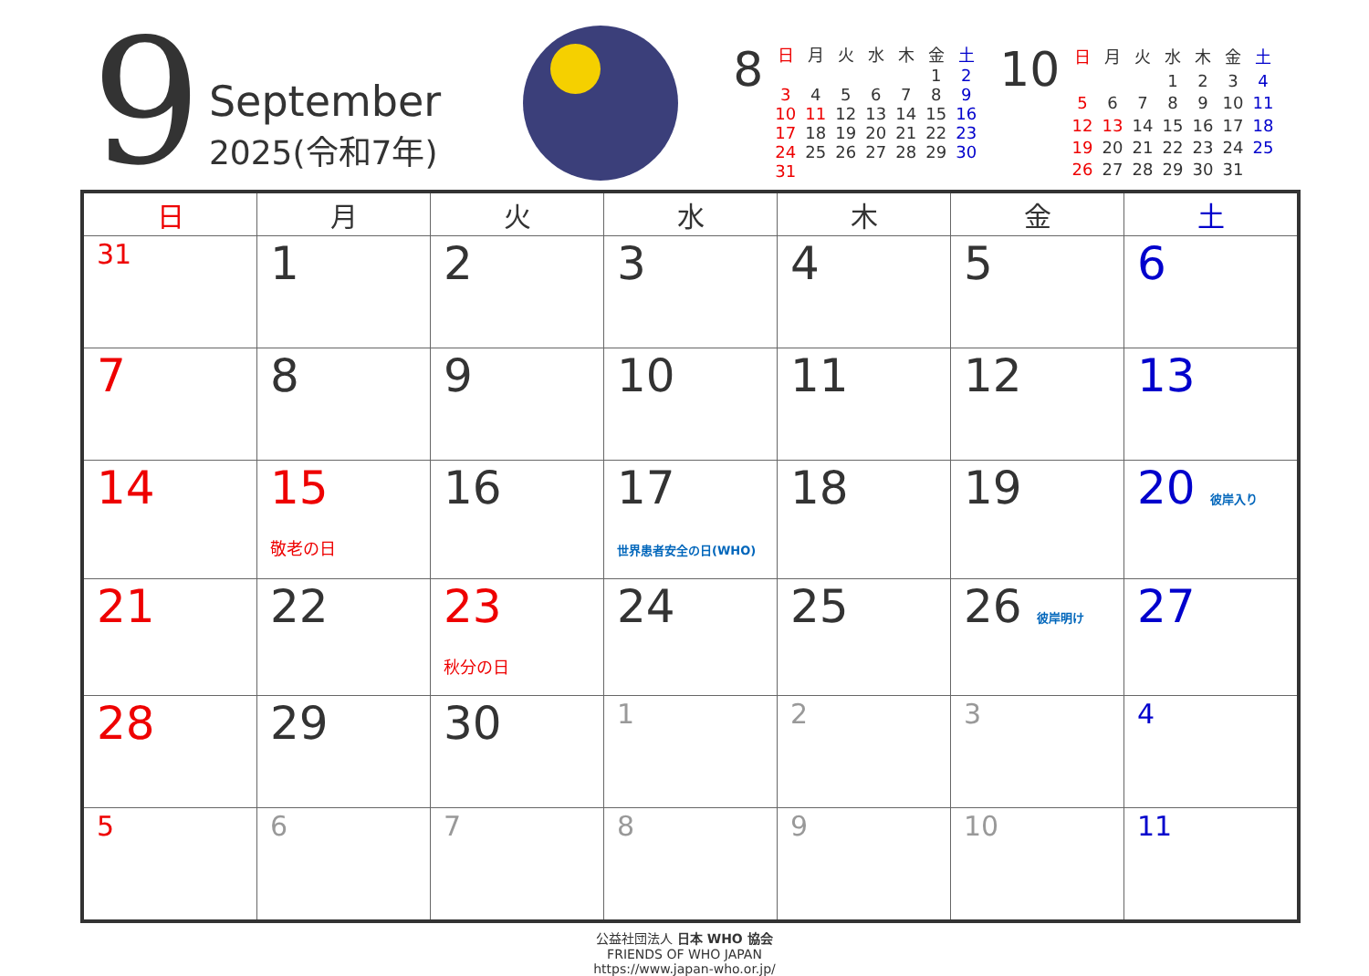9
September
2025(令和7年)
8
| 日 | 月 | 火 | 水 | 木 | 金 | 土 |
| --- | --- | --- | --- | --- | --- | --- |
| | | | | | 1 | 2 |
| 3 | 4 | 5 | 6 | 7 | 8 | 9 |
| 10 | 11 | 12 | 13 | 14 | 15 | 16 |
| 17 | 18 | 19 | 20 | 21 | 22 | 23 |
| 24 | 25 | 26 | 27 | 28 | 29 | 30 |
| 31 | | | | | | |
10
| 日 | 月 | 火 | 水 | 木 | 金 | 土 |
| --- | --- | --- | --- | --- | --- | --- |
| | | | 1 | 2 | 3 | 4 |
| 5 | 6 | 7 | 8 | 9 | 10 | 11 |
| 12 | 13 | 14 | 15 | 16 | 17 | 18 |
| 19 | 20 | 21 | 22 | 23 | 24 | 25 |
| 26 | 27 | 28 | 29 | 30 | 31 | |
| 日 | 月 | 火 | 水 | 木 | 金 | 土 |
| --- | --- | --- | --- | --- | --- | --- |
| 31 | 1 | 2 | 3 | 4 | 5 | 6 |
| 7 | 8 | 9 | 10 | 11 | 12 | 13 |
| 14 | 15 敬老の日 | 16 | 17 世界患者安全の日(WHO) | 18 | 19 | 20 彼岸入り |
| 21 | 22 | 23 秋分の日 | 24 | 25 | 26 彼岸明け | 27 |
| 28 | 29 | 30 | 1 | 2 | 3 | 4 |
| 5 | 6 | 7 | 8 | 9 | 10 | 11 |
公益社団法人 日本 WHO 協会
FRIENDS OF WHO JAPAN
https://www.japan-who.or.jp/